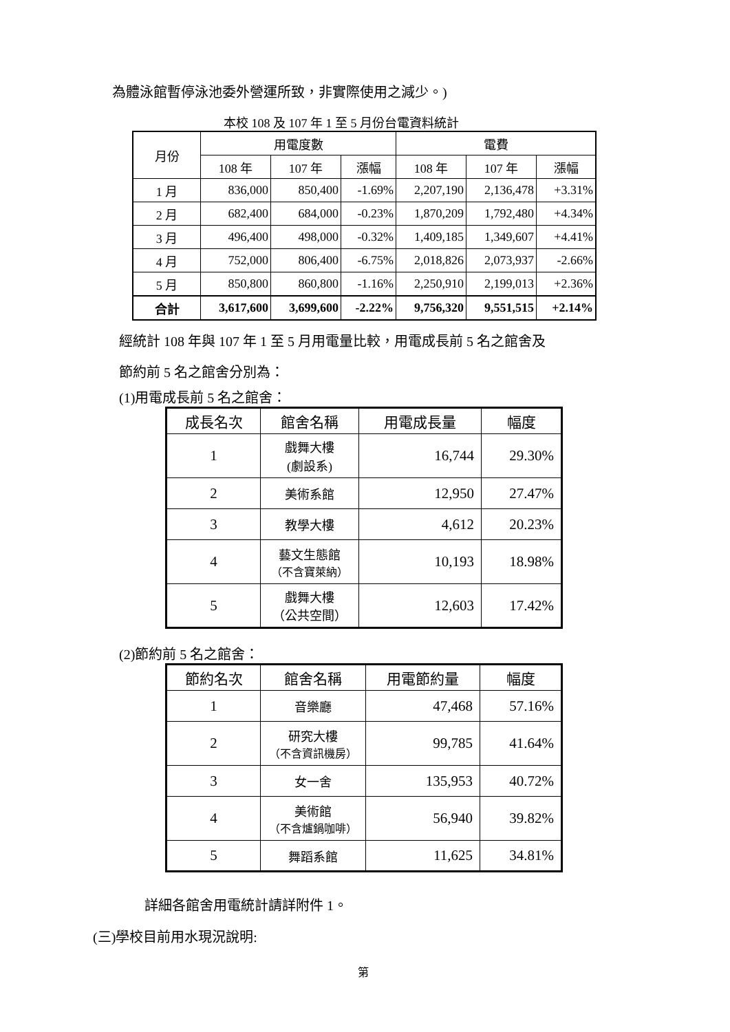為體泳館暫停泳池委外營運所致，非實際使用之減少。)
本校 108 及 107 年 1 至 5 月份台電資料統計
| 月份 | 用電度數 | | | 電費 | | |
| --- | --- | --- | --- | --- | --- | --- |
| | 108 年 | 107 年 | 漲幅 | 108 年 | 107 年 | 漲幅 |
| 1 月 | 836,000 | 850,400 | -1.69% | 2,207,190 | 2,136,478 | +3.31% |
| 2 月 | 682,400 | 684,000 | -0.23% | 1,870,209 | 1,792,480 | +4.34% |
| 3 月 | 496,400 | 498,000 | -0.32% | 1,409,185 | 1,349,607 | +4.41% |
| 4 月 | 752,000 | 806,400 | -6.75% | 2,018,826 | 2,073,937 | -2.66% |
| 5 月 | 850,800 | 860,800 | -1.16% | 2,250,910 | 2,199,013 | +2.36% |
| 合計 | 3,617,600 | 3,699,600 | -2.22% | 9,756,320 | 9,551,515 | +2.14% |
經統計 108 年與 107 年 1 至 5 月用電量比較，用電成長前 5 名之館舍及
節約前 5 名之館舍分別為：
(1)用電成長前 5 名之館舍：
| 成長名次 | 館舍名稱 | 用電成長量 | 幅度 |
| --- | --- | --- | --- |
| 1 | 戲舞大樓 (劇設系) | 16,744 | 29.30% |
| 2 | 美術系館 | 12,950 | 27.47% |
| 3 | 教學大樓 | 4,612 | 20.23% |
| 4 | 藝文生態館 （不含寶萊納） | 10,193 | 18.98% |
| 5 | 戲舞大樓 （公共空間） | 12,603 | 17.42% |
(2)節約前 5 名之館舍：
| 節約名次 | 館舍名稱 | 用電節約量 | 幅度 |
| --- | --- | --- | --- |
| 1 | 音樂廳 | 47,468 | 57.16% |
| 2 | 研究大樓 （不含資訊機房） | 99,785 | 41.64% |
| 3 | 女一舍 | 135,953 | 40.72% |
| 4 | 美術館 （不含爐鍋咖啡） | 56,940 | 39.82% |
| 5 | 舞蹈系館 | 11,625 | 34.81% |
詳細各館舍用電統計請詳附件 1。
(三)學校目前用水現況說明:
第